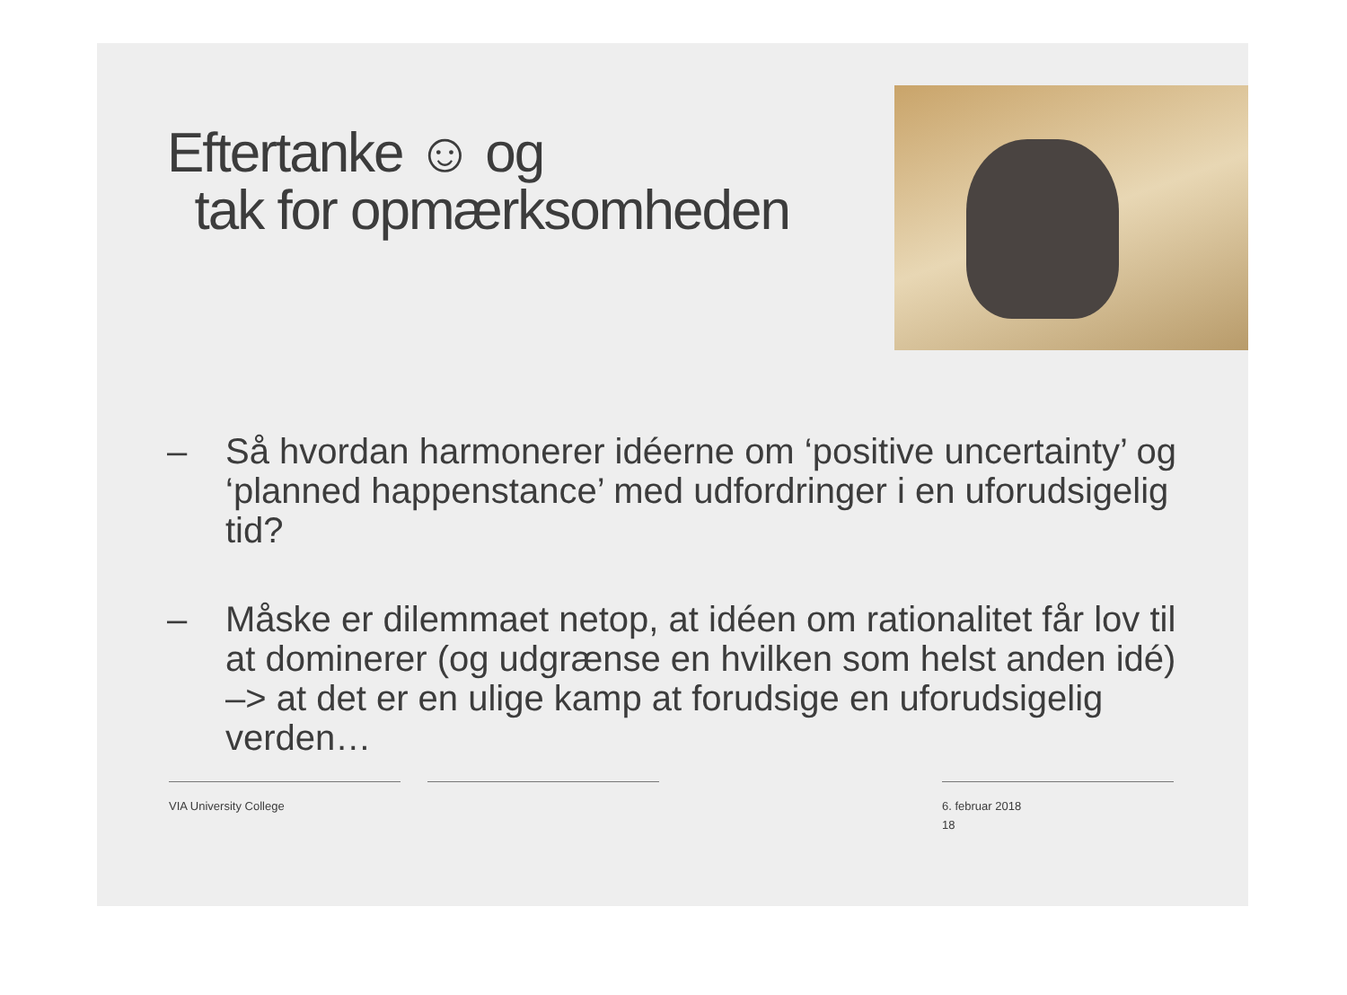Eftertanke ☺ og
tak for opmærksomheden
– Så hvordan harmonerer idéerne om ‘positive uncertainty’ og ‘planned happenstance’ med udfordringer i en uforudsigelig tid?
– Måske er dilemmaet netop, at idéen om rationalitet får lov til at dominerer (og udgrænse en hvilken som helst anden idé) –> at det er en ulige kamp at forudsige en uforudsigelig verden…
VIA University College 6. februar 2018
18